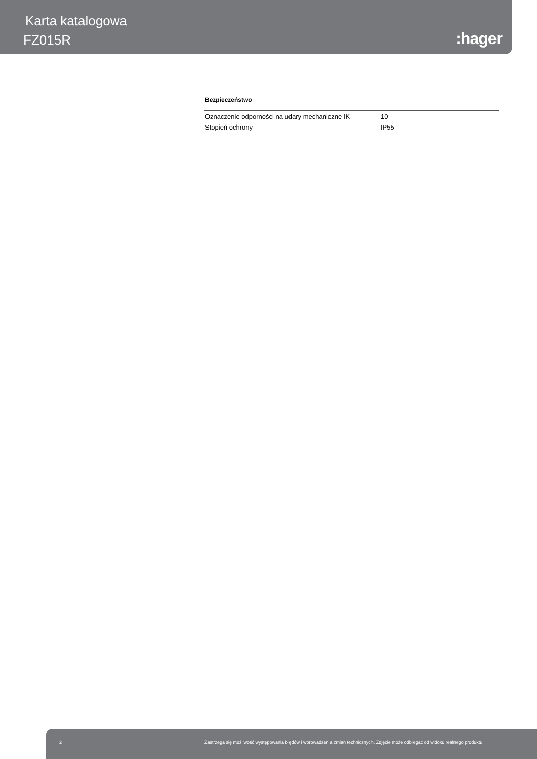Karta katalogowa
FZ015R :hager
Bezpieczeństwo
| Oznaczenie odporności na udary mechaniczne IK | 10 |
| Stopień ochrony | IP55 |
2 Zastrzega się możliwość występowania błędów i wprowadzenia zmian technicznych. Zdjęcie może odbiegać od widoku realnego produktu.